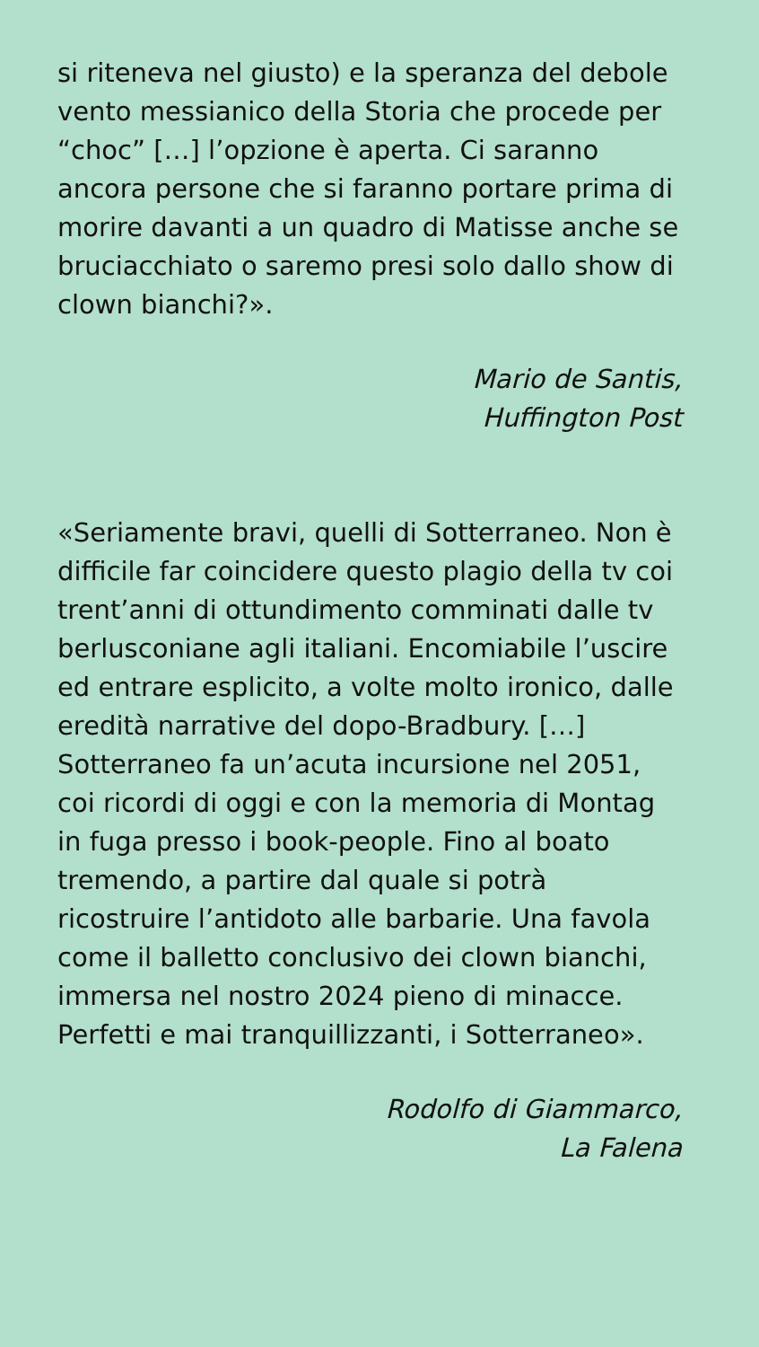si riteneva nel giusto) e la speranza del debole vento messianico della Storia che procede per “choc” […] l’opzione è aperta. Ci saranno ancora persone che si faranno portare prima di morire davanti a un quadro di Matisse anche se bruciacchiato o saremo presi solo dallo show di clown bianchi?».
Mario de Santis,
Huffington Post
«Seriamente bravi, quelli di Sotterraneo. Non è difficile far coincidere questo plagio della tv coi trent’anni di ottundimento comminati dalle tv berlusconiane agli italiani. Encomiabile l’uscire ed entrare esplicito, a volte molto ironico, dalle eredità narrative del dopo-Bradbury. […] Sotterraneo fa un’acuta incursione nel 2051, coi ricordi di oggi e con la memoria di Montag in fuga presso i book-people. Fino al boato tremendo, a partire dal quale si potrà ricostruire l’antidoto alle barbarie. Una favola come il balletto conclusivo dei clown bianchi, immersa nel nostro 2024 pieno di minacce. Perfetti e mai tranquillizzanti, i Sotterraneo».
Rodolfo di Giammarco,
La Falena